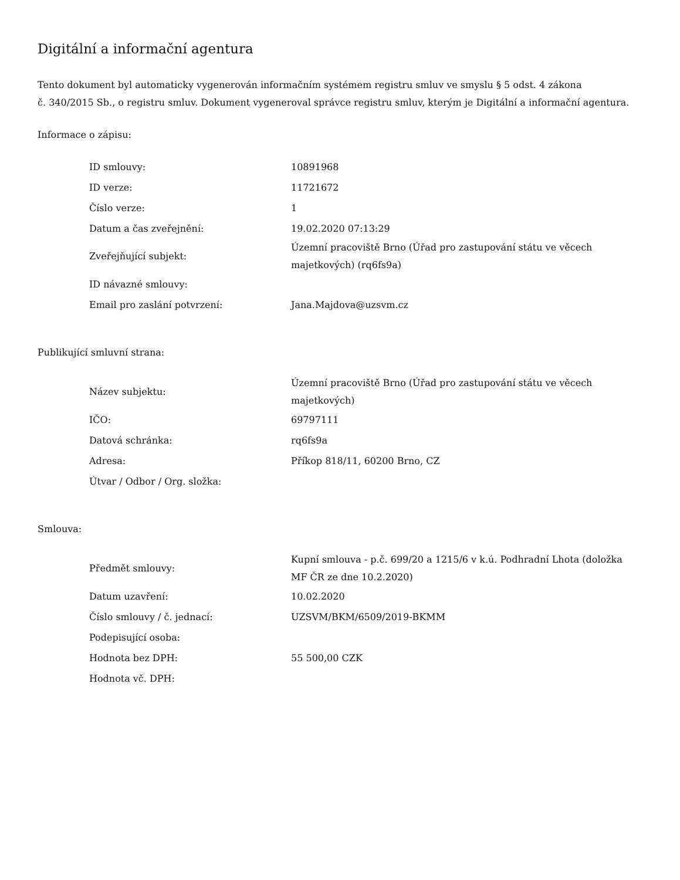Digitální a informační agentura
Tento dokument byl automaticky vygenerován informačním systémem registru smluv ve smyslu § 5 odst. 4 zákona
č. 340/2015 Sb., o registru smluv. Dokument vygeneroval správce registru smluv, kterým je Digitální a informační agentura.
Informace o zápisu:
| ID smlouvy: | 10891968 |
| ID verze: | 11721672 |
| Číslo verze: | 1 |
| Datum a čas zveřejnění: | 19.02.2020 07:13:29 |
| Zveřejňující subjekt: | Územní pracoviště Brno (Úřad pro zastupování státu ve věcech majetkových) (rq6fs9a) |
| ID návazné smlouvy: | |
| Email pro zaslání potvrzení: | Jana.Majdova@uzsvm.cz |
Publikující smluvní strana:
| Název subjektu: | Územní pracoviště Brno (Úřad pro zastupování státu ve věcech majetkových) |
| IČO: | 69797111 |
| Datová schránka: | rq6fs9a |
| Adresa: | Příkop 818/11, 60200 Brno, CZ |
| Útvar / Odbor / Org. složka: | |
Smlouva:
| Předmět smlouvy: | Kupní smlouva - p.č. 699/20 a 1215/6 v k.ú. Podhradní Lhota (doložka MF ČR ze dne 10.2.2020) |
| Datum uzavření: | 10.02.2020 |
| Číslo smlouvy / č. jednací: | UZSVM/BKM/6509/2019-BKMM |
| Podepisující osoba: | |
| Hodnota bez DPH: | 55 500,00 CZK |
| Hodnota vč. DPH: | |